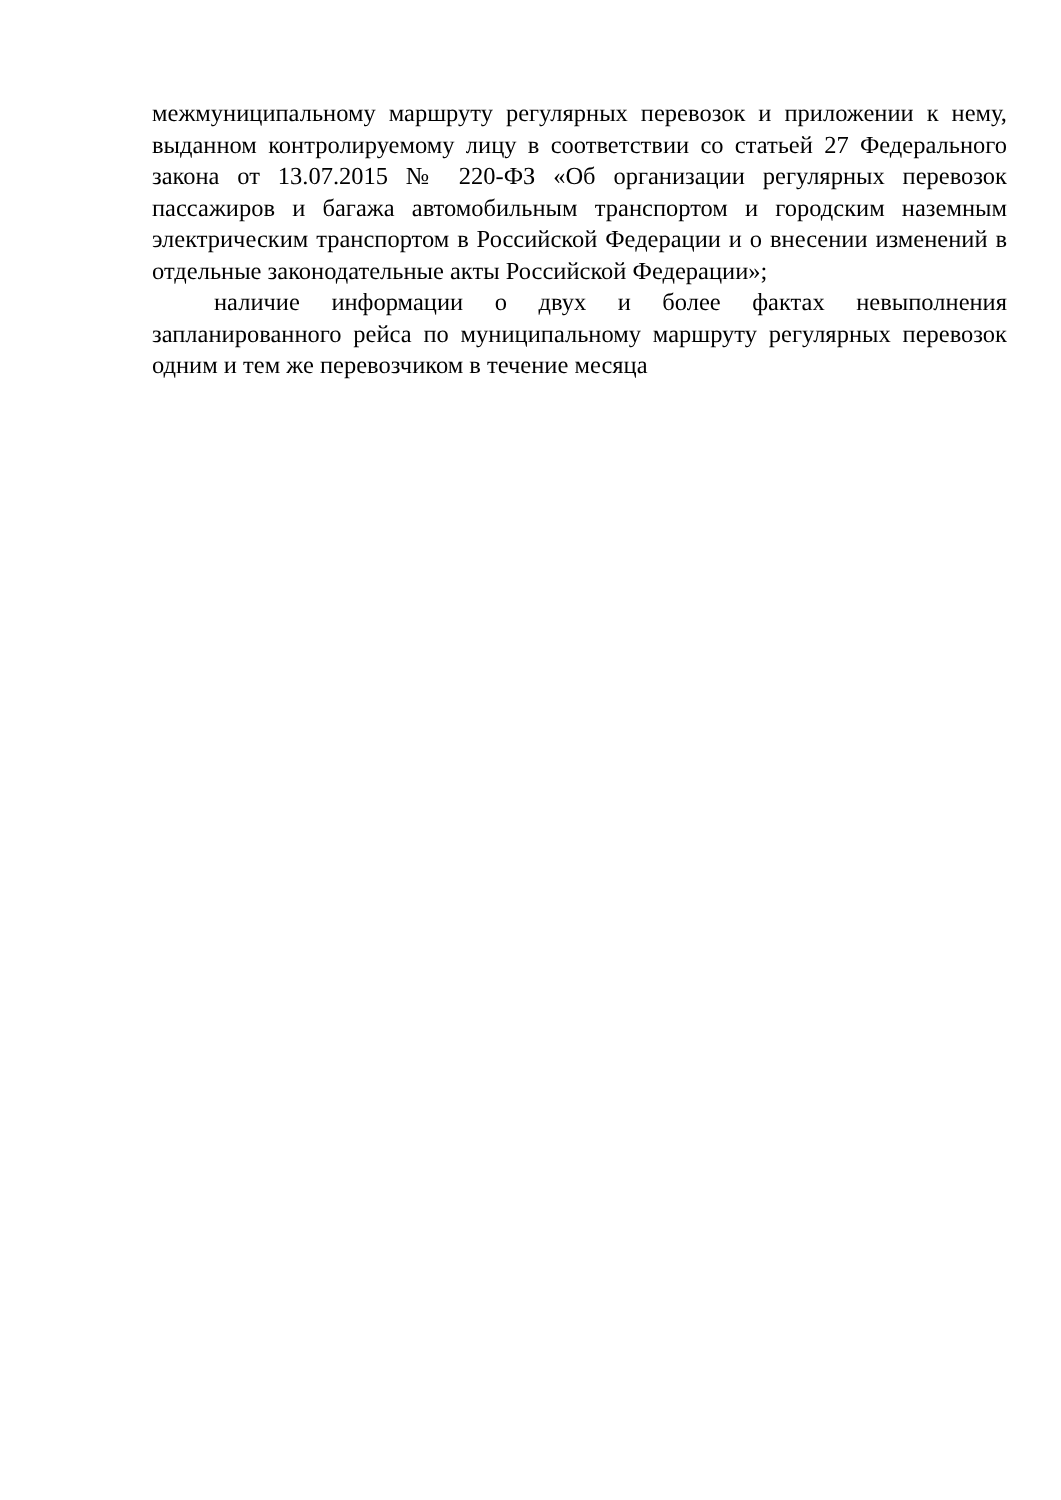межмуниципальному маршруту регулярных перевозок и приложении к нему, выданном контролируемому лицу в соответствии со статьей 27 Федерального закона от 13.07.2015 № 220-ФЗ «Об организации регулярных перевозок пассажиров и багажа автомобильным транспортом и городским наземным электрическим транспортом в Российской Федерации и о внесении изменений в отдельные законодательные акты Российской Федерации»;
наличие информации о двух и более фактах невыполнения запланированного рейса по муниципальному маршруту регулярных перевозок одним и тем же перевозчиком в течение месяца